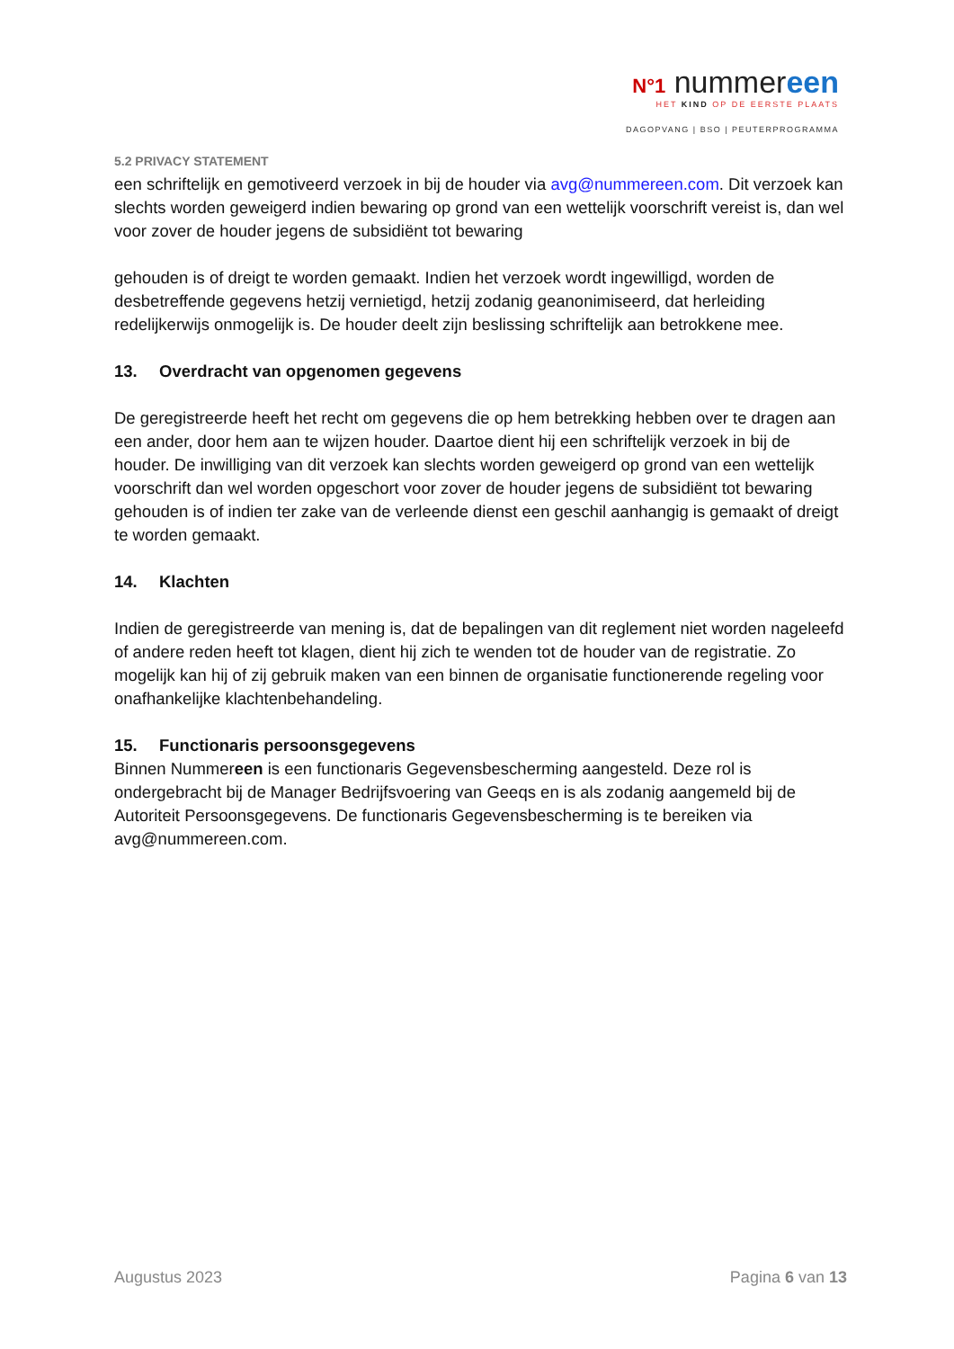N°1 nummereen
HET KIND OP DE EERSTE PLAATS
DAGOPVANG | BSO | PEUTERPROGRAMMA
5.2 PRIVACY STATEMENT
een schriftelijk en gemotiveerd verzoek in bij de houder via avg@nummereen.com. Dit verzoek kan slechts worden geweigerd indien bewaring op grond van een wettelijk voorschrift vereist is, dan wel voor zover de houder jegens de subsidiënt tot bewaring
gehouden is of dreigt te worden gemaakt. Indien het verzoek wordt ingewilligd, worden de desbetreffende gegevens hetzij vernietigd, hetzij zodanig geanonimiseerd, dat herleiding redelijkerwijs onmogelijk is. De houder deelt zijn beslissing schriftelijk aan betrokkene mee.
13. Overdracht van opgenomen gegevens
De geregistreerde heeft het recht om gegevens die op hem betrekking hebben over te dragen aan een ander, door hem aan te wijzen houder. Daartoe dient hij een schriftelijk verzoek in bij de houder. De inwilliging van dit verzoek kan slechts worden geweigerd op grond van een wettelijk voorschrift dan wel worden opgeschort voor zover de houder jegens de subsidiënt tot bewaring gehouden is of indien ter zake van de verleende dienst een geschil aanhangig is gemaakt of dreigt te worden gemaakt.
14. Klachten
Indien de geregistreerde van mening is, dat de bepalingen van dit reglement niet worden nageleefd of andere reden heeft tot klagen, dient hij zich te wenden tot de houder van de registratie. Zo mogelijk kan hij of zij gebruik maken van een binnen de organisatie functionerende regeling voor onafhankelijke klachtenbehandeling.
15. Functionaris persoonsgegevens
Binnen Nummereen is een functionaris Gegevensbescherming aangesteld. Deze rol is ondergebracht bij de Manager Bedrijfsvoering van Geeqs en is als zodanig aangemeld bij de Autoriteit Persoonsgegevens. De functionaris Gegevensbescherming is te bereiken via avg@nummereen.com.
Augustus 2023 Pagina 6 van 13